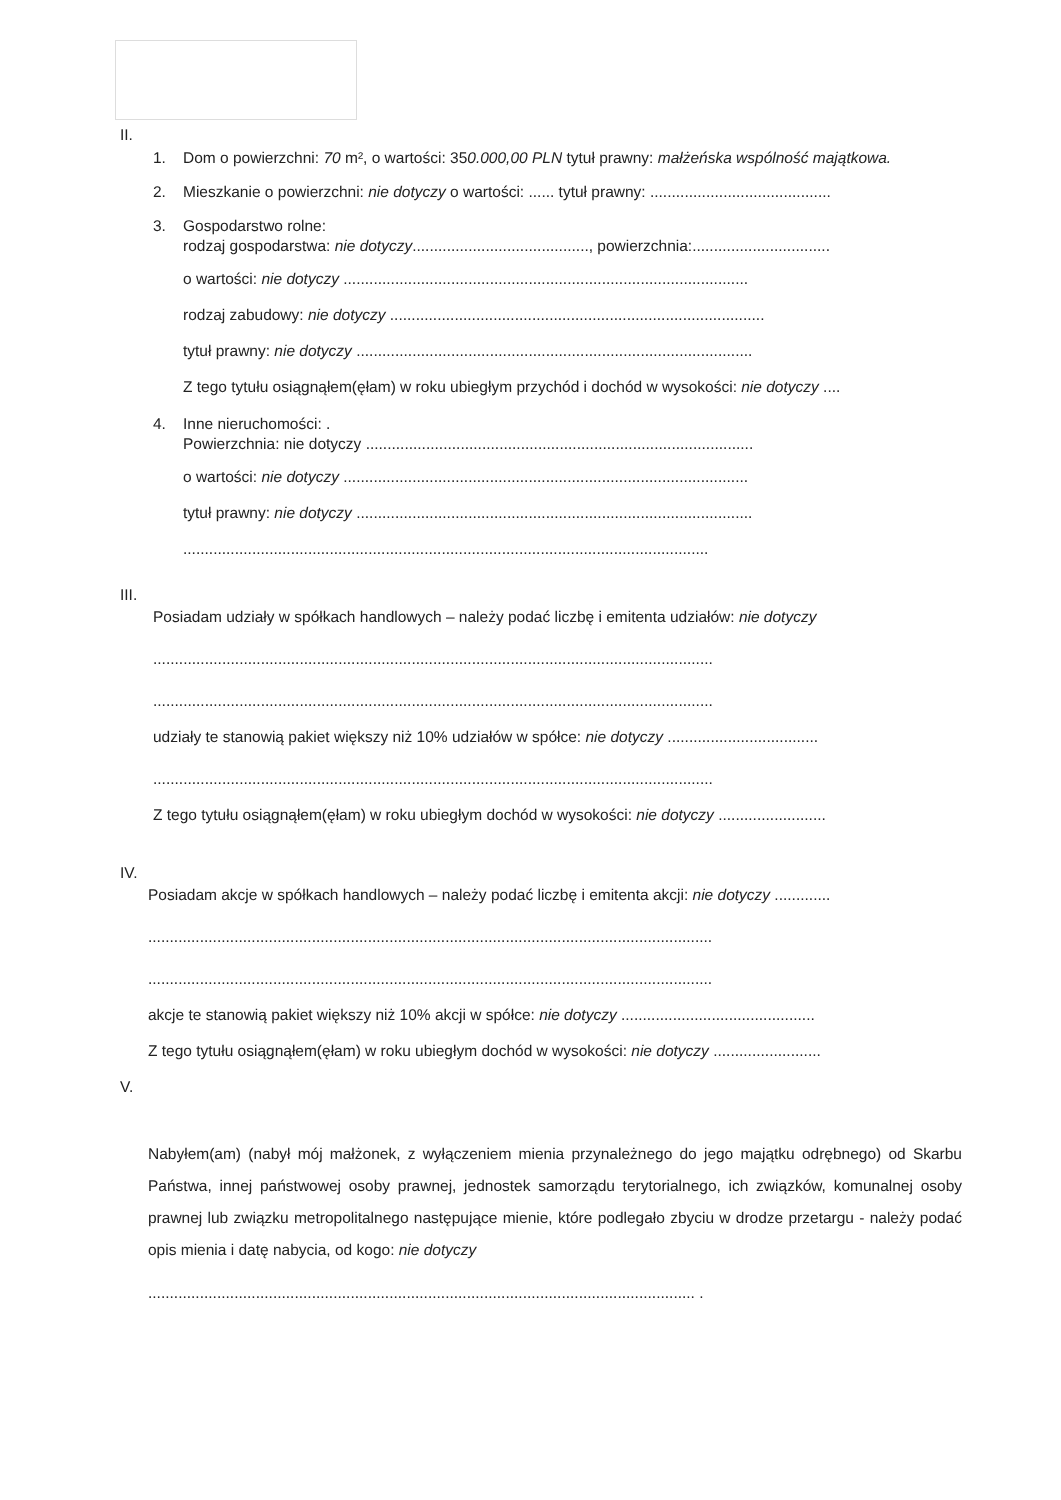II.
1. Dom o powierzchni: 70 m², o wartości: 350.000,00 PLN tytuł prawny: małżeńska wspólność majątkowa.
2. Mieszkanie o powierzchni: nie dotyczy o wartości: ...... tytuł prawny: ..........................................
3. Gospodarstwo rolne:
rodzaj gospodarstwa: nie dotyczy........................................., powierzchnia:................................
o wartości: nie dotyczy ..............................................................................................
rodzaj zabudowy: nie dotyczy .......................................................................................
tytuł prawny: nie dotyczy ............................................................................................
Z tego tytułu osiągnąłem(ęłam) w roku ubiegłym przychód i dochód w wysokości: nie dotyczy ....
4. Inne nieruchomości: .
Powierzchnia: nie dotyczy ..........................................................................................
o wartości: nie dotyczy ..............................................................................................
tytuł prawny: nie dotyczy ............................................................................................
..........................................................................................................................
III.
Posiadam udziały w spółkach handlowych – należy podać liczbę i emitenta udziałów: nie dotyczy
..................................................................................................................................
..................................................................................................................................
udziały te stanowią pakiet większy niż 10% udziałów w spółce: nie dotyczy ...................................
..................................................................................................................................
Z tego tytułu osiągnąłem(ęłam) w roku ubiegłym dochód w wysokości: nie dotyczy .........................
IV.
Posiadam akcje w spółkach handlowych – należy podać liczbę i emitenta akcji: nie dotyczy .............
...................................................................................................................................
...................................................................................................................................
akcje te stanowią pakiet większy niż 10% akcji w spółce: nie dotyczy .............................................
Z tego tytułu osiągnąłem(ęłam) w roku ubiegłym dochód w wysokości: nie dotyczy .........................
V.
Nabyłem(am) (nabył mój małżonek, z wyłączeniem mienia przynależnego do jego majątku odrębnego) od Skarbu Państwa, innej państwowej osoby prawnej, jednostek samorządu terytorialnego, ich związków, komunalnej osoby prawnej lub związku metropolitalnego następujące mienie, które podlegało zbyciu w drodze przetargu - należy podać opis mienia i datę nabycia, od kogo: nie dotyczy
............................................................................................................................... .